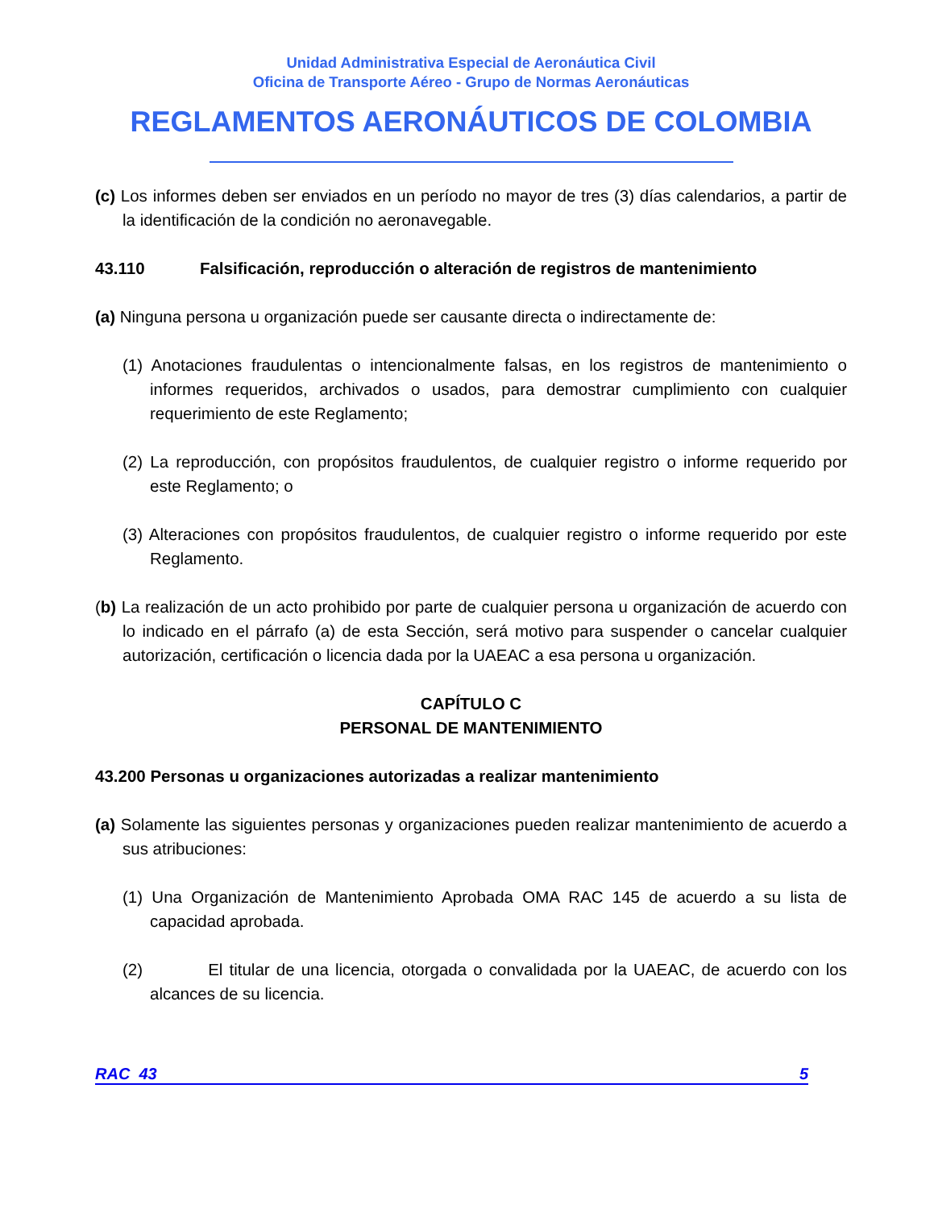Unidad Administrativa Especial de Aeronáutica Civil
Oficina de Transporte Aéreo - Grupo de Normas Aeronáuticas
REGLAMENTOS AERONÁUTICOS DE COLOMBIA
(c) Los informes deben ser enviados en un período no mayor de tres (3) días calendarios, a partir de la identificación de la condición no aeronavegable.
43.110 Falsificación, reproducción o alteración de registros de mantenimiento
(a) Ninguna persona u organización puede ser causante directa o indirectamente de:
(1) Anotaciones fraudulentas o intencionalmente falsas, en los registros de mantenimiento o informes requeridos, archivados o usados, para demostrar cumplimiento con cualquier requerimiento de este Reglamento;
(2) La reproducción, con propósitos fraudulentos, de cualquier registro o informe requerido por este Reglamento; o
(3) Alteraciones con propósitos fraudulentos, de cualquier registro o informe requerido por este Reglamento.
(b) La realización de un acto prohibido por parte de cualquier persona u organización de acuerdo con lo indicado en el párrafo (a) de esta Sección, será motivo para suspender o cancelar cualquier autorización, certificación o licencia dada por la UAEAC a esa persona u organización.
CAPÍTULO C
PERSONAL DE MANTENIMIENTO
43.200 Personas u organizaciones autorizadas a realizar mantenimiento
(a) Solamente las siguientes personas y organizaciones pueden realizar mantenimiento de acuerdo a sus atribuciones:
(1) Una Organización de Mantenimiento Aprobada OMA RAC 145 de acuerdo a su lista de capacidad aprobada.
(2) El titular de una licencia, otorgada o convalidada por la UAEAC, de acuerdo con los alcances de su licencia.
RAC 43 5